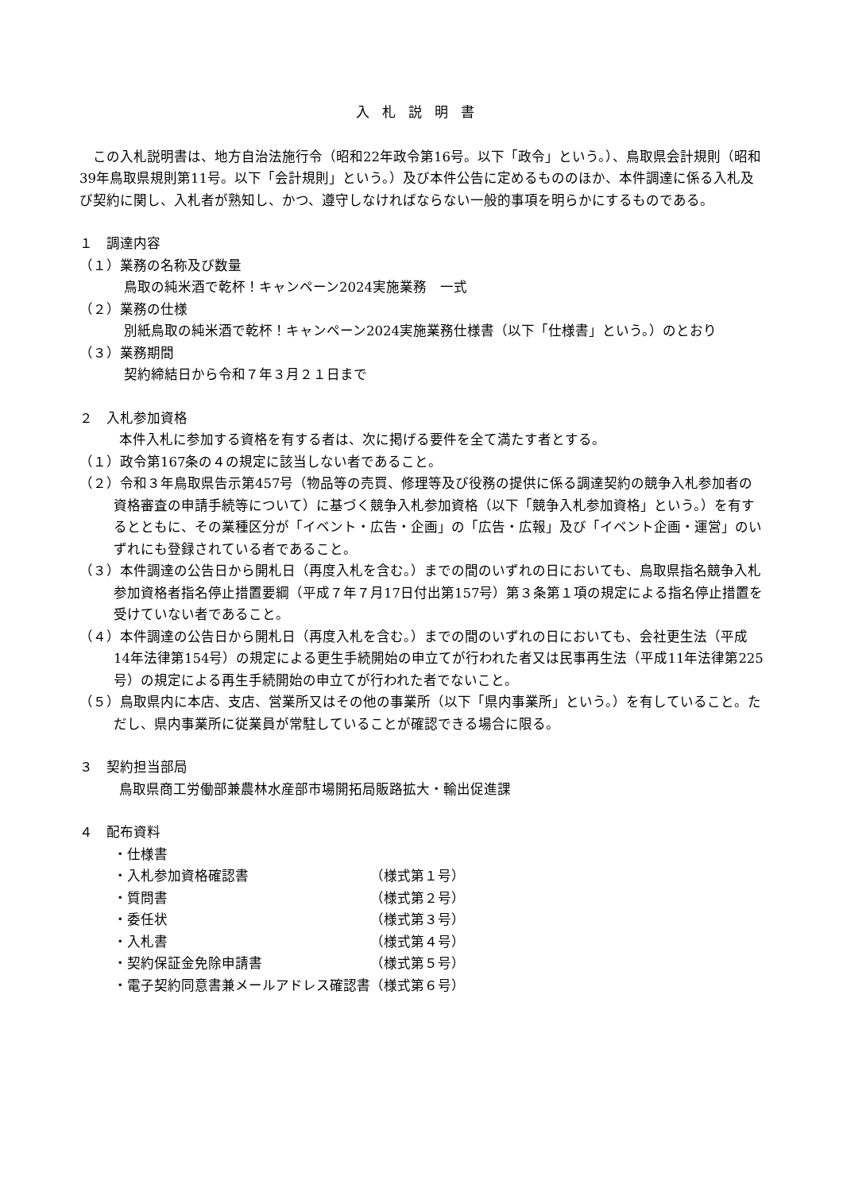入札説明書
　この入札説明書は、地方自治法施行令（昭和22年政令第16号。以下「政令」という。）、鳥取県会計規則（昭和39年鳥取県規則第11号。以下「会計規則」という。）及び本件公告に定めるもののほか、本件調達に係る入札及び契約に関し、入札者が熟知し、かつ、遵守しなければならない一般的事項を明らかにするものである。
１　調達内容
（１）業務の名称及び数量
鳥取の純米酒で乾杯！キャンペーン2024実施業務　一式
（２）業務の仕様
別紙鳥取の純米酒で乾杯！キャンペーン2024実施業務仕様書（以下「仕様書」という。）のとおり
（３）業務期間
契約締結日から令和７年３月２１日まで
２　入札参加資格
　本件入札に参加する資格を有する者は、次に掲げる要件を全て満たす者とする。
（１）政令第167条の４の規定に該当しない者であること。
（２）令和３年鳥取県告示第457号（物品等の売買、修理等及び役務の提供に係る調達契約の競争入札参加者の資格審査の申請手続等について）に基づく競争入札参加資格（以下「競争入札参加資格」という。）を有するとともに、その業種区分が「イベント・広告・企画」の「広告・広報」及び「イベント企画・運営」のいずれにも登録されている者であること。
（３）本件調達の公告日から開札日（再度入札を含む。）までの間のいずれの日においても、鳥取県指名競争入札参加資格者指名停止措置要綱（平成７年７月17日付出第157号）第３条第１項の規定による指名停止措置を受けていない者であること。
（４）本件調達の公告日から開札日（再度入札を含む。）までの間のいずれの日においても、会社更生法（平成14年法律第154号）の規定による更生手続開始の申立てが行われた者又は民事再生法（平成11年法律第225号）の規定による再生手続開始の申立てが行われた者でないこと。
（５）鳥取県内に本店、支店、営業所又はその他の事業所（以下「県内事業所」という。）を有していること。ただし、県内事業所に従業員が常駐していることが確認できる場合に限る。
３　契約担当部局
　鳥取県商工労働部兼農林水産部市場開拓局販路拡大・輸出促進課
４　配布資料
| ・仕様書 | |
| ・入札参加資格確認書 | （様式第１号） |
| ・質問書 | （様式第２号） |
| ・委任状 | （様式第３号） |
| ・入札書 | （様式第４号） |
| ・契約保証金免除申請書 | （様式第５号） |
| ・電子契約同意書兼メールアドレス確認書 | （様式第６号） |